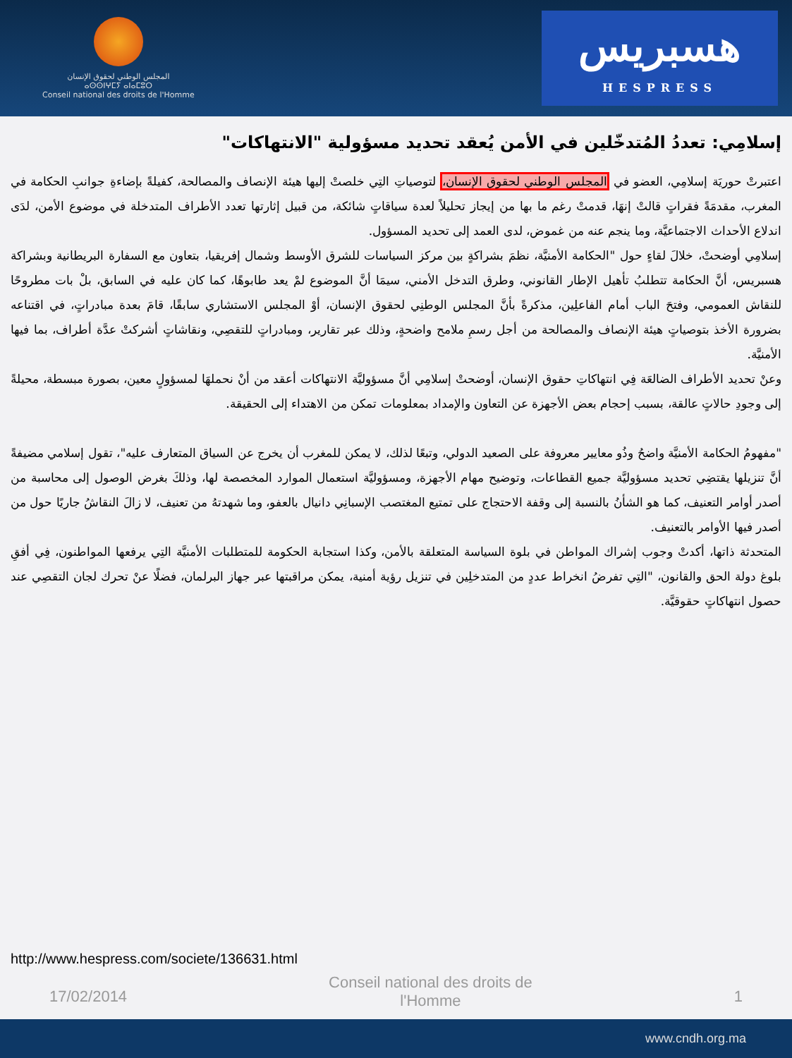المجلس الوطني لحقوق الإنسان
ⴰⵙⵙⵏⵖⵎⵢ ⴰⵏⴰⵎⵓⵔ
Conseil national des droits de l'Homme
هسبريس
HESPRESS
إسلامِي: تعددُ المُتدخّلين في الأمن يُعقد تحديد مسؤولية "الانتهاكات"
اعتبرتْ حوريَة إسلامِي، العضو في المجلس الوطني لحقوق الإنسان، لتوصياتِ التِي خلصتْ إليها هيئة الإنصاف والمصالحة، كفيلةً بإضاءةِ جوانبِ الحكامة في المغرب، مقدمَةً فقراتٍ قالتْ إنهَا، قدمتْ رغم ما بها من إيجاز تحليلاً لعدة سياقاتٍ شائكة، من قبيل إثارتها تعدد الأطراف المتدخلة في موضوع الأمن، لدَى اندلاع الأحداث الاجتماعيَّة، وما ينجم عنه من غموض، لدى العمد إلى تحديد المسؤول.
إسلامِي أوضحتْ، خلالَ لقاءٍ حول "الحكامة الأمنيَّة، نظمَ بشراكةٍ بين مركز السياسات للشرق الأوسط وشمال إفريقيا، بتعاون مع السفارة البريطانية وبشراكة هسبريس، أنَّ الحكامة تتطلبُ تأهيل الإطار القانوني، وطرق التدخل الأمني، سيمَا أنَّ الموضوع لمْ يعد طابوهًا، كما كان عليه في السابق، بلْ بات مطروحًا للنقاش العمومي، وفتحَ الباب أمام الفاعلِين، مذكرةً بأنَّ المجلس الوطنِي لحقوق الإنسان، أوْ المجلس الاستشاري سابقًا، قامَ بعدة مبادراتٍ، في اقتناعه بضرورة الأخذ بتوصياتٍ هيئة الإنصاف والمصالحة من أجل رسمِ ملامح واضحةٍ، وذلك عبر تقارير، ومبادراتٍ للتقصِي، ونقاشاتٍ أشركتْ عدَّة أطراف، بما فيها الأمنيَّة.
وعنْ تحديد الأطراف الضالعَة فِي انتهاكاتِ حقوق الإنسان، أوضحتْ إسلامِي أنَّ مسؤوليَّة الانتهاكات أعقد من أنْ نحملهَا لمسؤولٍ معين، بصورة مبسطة، محيلةً إلى وجودِ حالاتٍ عالقة، بسبب إحجام بعض الأجهزة عن التعاون والإمداد بمعلومات تمكن من الاهتداء إلى الحقيقة.
"مفهومُ الحكامة الأمنيَّة واضحُ وذُو معايير معروفة على الصعيد الدولي، وتبعًا لذلك، لا يمكن للمغرب أن يخرج عن السياق المتعارف عليه"، تقول إسلامي مضيفةً أنَّ تنزيلها يقتضِي تحديد مسؤوليَّة جميع القطاعات، وتوضيح مهام الأجهزة، ومسؤوليَّة استعمال الموارد المخصصة لها، وذلكَ بغرض الوصول إلى محاسبة من أصدر أوامر التعنيف، كما هو الشأنُ بالنسبة إلى وقفة الاحتجاج على تمتيع المغتصب الإسبانِي دانيال بالعفو، وما شهدتهُ من تعنيف، لا زالَ النقاشُ جاريًا حول من أصدر فيها الأوامر بالتعنيف.
المتحدثة ذاتها، أكدتْ وجوب إشراك المواطن في بلوة السياسة المتعلقة بالأمن، وكذا استجابة الحكومة للمتطلبات الأمنيَّة التِي يرفعها المواطنون، فِي أفقِ بلوغ دولة الحق والقانون، "التِي تفرضُ انخراط عددٍ من المتدخلِين في تنزيل رؤية أمنية، يمكن مراقبتها عبر جهاز البرلمان، فضلًا عنْ تحرك لجان التقصِي عند حصول انتهاكاتٍ حقوقيَّة.
http://www.hespress.com/societe/136631.html
17/02/2014 Conseil national des droits de
l'Homme 1
www.cndh.org.ma